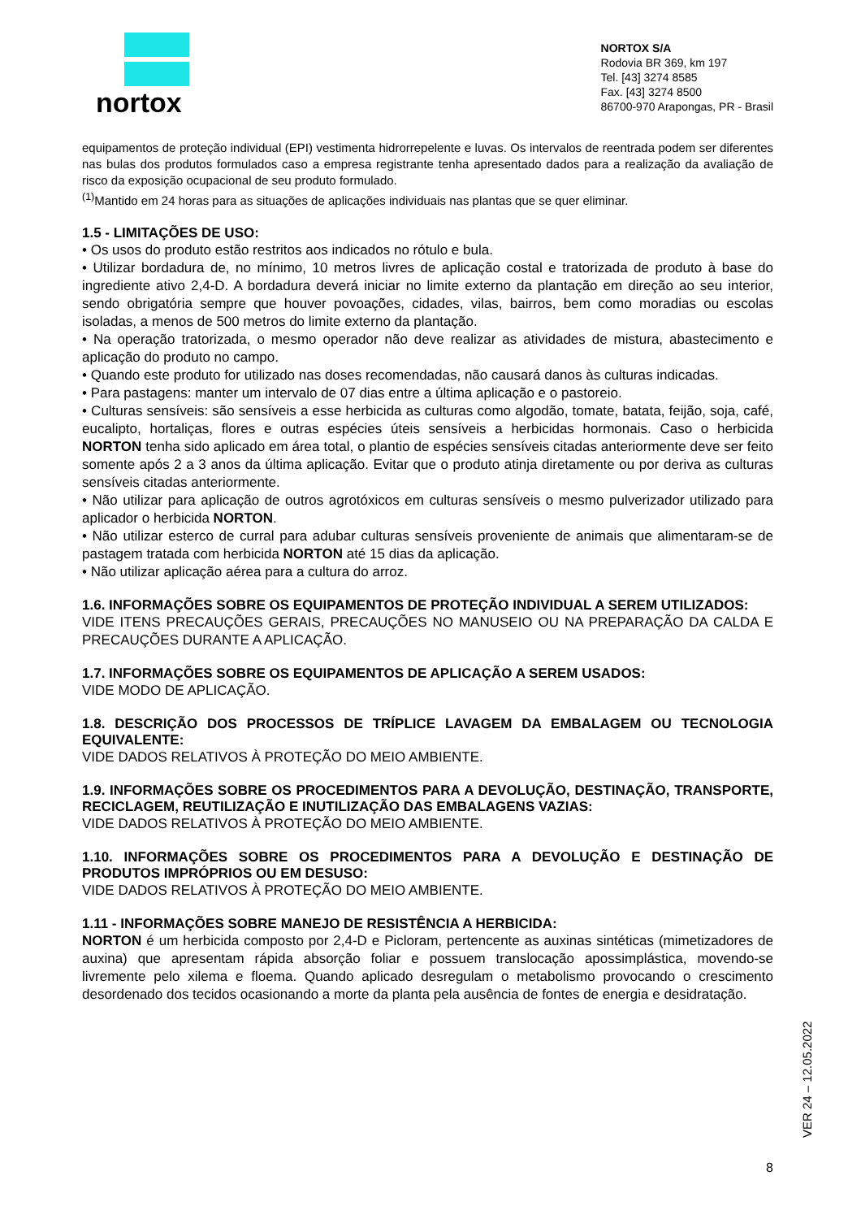nortox
NORTOX S/A
Rodovia BR 369, km 197
Tel. [43] 3274 8585
Fax. [43] 3274 8500
86700-970 Arapongas, PR - Brasil
equipamentos de proteção individual (EPI) vestimenta hidrorrepelente e luvas. Os intervalos de reentrada podem ser diferentes nas bulas dos produtos formulados caso a empresa registrante tenha apresentado dados para a realização da avaliação de risco da exposição ocupacional de seu produto formulado.
<sup>(1)</sup> Mantido em 24 horas para as situações de aplicações individuais nas plantas que se quer eliminar.
1.5 - LIMITAÇÕES DE USO:
• Os usos do produto estão restritos aos indicados no rótulo e bula.
• Utilizar bordadura de, no mínimo, 10 metros livres de aplicação costal e tratorizada de produto à base do ingrediente ativo 2,4-D. A bordadura deverá iniciar no limite externo da plantação em direção ao seu interior, sendo obrigatória sempre que houver povoações, cidades, vilas, bairros, bem como moradias ou escolas isoladas, a menos de 500 metros do limite externo da plantação.
• Na operação tratorizada, o mesmo operador não deve realizar as atividades de mistura, abastecimento e aplicação do produto no campo.
• Quando este produto for utilizado nas doses recomendadas, não causará danos às culturas indicadas.
• Para pastagens: manter um intervalo de 07 dias entre a última aplicação e o pastoreio.
• Culturas sensíveis: são sensíveis a esse herbicida as culturas como algodão, tomate, batata, feijão, soja, café, eucalipto, hortaliças, flores e outras espécies úteis sensíveis a herbicidas hormonais. Caso o herbicida NORTON tenha sido aplicado em área total, o plantio de espécies sensíveis citadas anteriormente deve ser feito somente após 2 a 3 anos da última aplicação. Evitar que o produto atinja diretamente ou por deriva as culturas sensíveis citadas anteriormente.
• Não utilizar para aplicação de outros agrotóxicos em culturas sensíveis o mesmo pulverizador utilizado para aplicador o herbicida NORTON.
• Não utilizar esterco de curral para adubar culturas sensíveis proveniente de animais que alimentaram-se de pastagem tratada com herbicida NORTON até 15 dias da aplicação.
• Não utilizar aplicação aérea para a cultura do arroz.
1.6. INFORMAÇÕES SOBRE OS EQUIPAMENTOS DE PROTEÇÃO INDIVIDUAL A SEREM UTILIZADOS:
VIDE ITENS PRECAUÇÕES GERAIS, PRECAUÇÕES NO MANUSEIO OU NA PREPARAÇÃO DA CALDA E PRECAUÇÕES DURANTE A APLICAÇÃO.
1.7. INFORMAÇÕES SOBRE OS EQUIPAMENTOS DE APLICAÇÃO A SEREM USADOS:
VIDE MODO DE APLICAÇÃO.
1.8. DESCRIÇÃO DOS PROCESSOS DE TRÍPLICE LAVAGEM DA EMBALAGEM OU TECNOLOGIA EQUIVALENTE:
VIDE DADOS RELATIVOS À PROTEÇÃO DO MEIO AMBIENTE.
1.9. INFORMAÇÕES SOBRE OS PROCEDIMENTOS PARA A DEVOLUÇÃO, DESTINAÇÃO, TRANSPORTE, RECICLAGEM, REUTILIZAÇÃO E INUTILIZAÇÃO DAS EMBALAGENS VAZIAS:
VIDE DADOS RELATIVOS À PROTEÇÃO DO MEIO AMBIENTE.
1.10. INFORMAÇÕES SOBRE OS PROCEDIMENTOS PARA A DEVOLUÇÃO E DESTINAÇÃO DE PRODUTOS IMPRÓPRIOS OU EM DESUSO:
VIDE DADOS RELATIVOS À PROTEÇÃO DO MEIO AMBIENTE.
1.11 - INFORMAÇÕES SOBRE MANEJO DE RESISTÊNCIA A HERBICIDA:
NORTON é um herbicida composto por 2,4-D e Picloram, pertencente as auxinas sintéticas (mimetizadores de auxina) que apresentam rápida absorção foliar e possuem translocação apossimplástica, movendo-se livremente pelo xilema e floema. Quando aplicado desregulam o metabolismo provocando o crescimento desordenado dos tecidos ocasionando a morte da planta pela ausência de fontes de energia e desidratação.
VER 24 – 12.05.2022
8